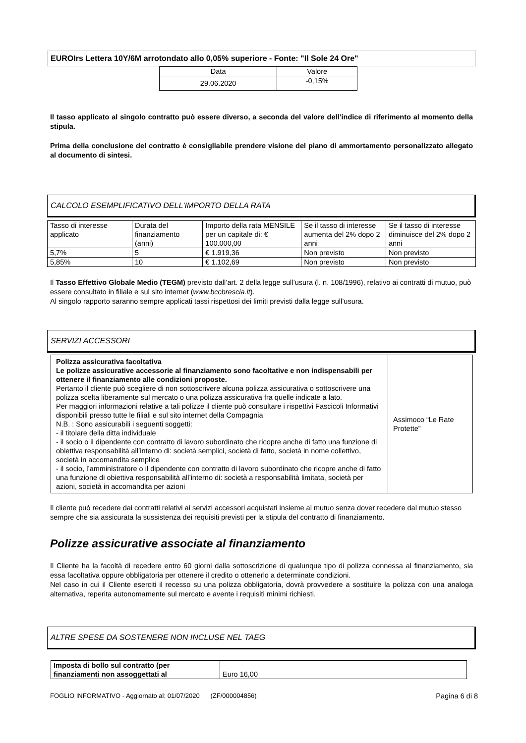EUROIrs Lettera 10Y/6M arrotondato allo 0,05% superiore - Fonte: "Il Sole 24 Ore"
| Data | Valore |
| --- | --- |
| 29.06.2020 | -0,15% |
Il tasso applicato al singolo contratto può essere diverso, a seconda del valore dell’indice di riferimento al momento della stipula.
Prima della conclusione del contratto è consigliabile prendere visione del piano di ammortamento personalizzato allegato al documento di sintesi.
CALCOLO ESEMPLIFICATIVO DELL'IMPORTO DELLA RATA
| Tasso di interesse applicato | Durata del finanziamento (anni) | Importo della rata MENSILE per un capitale di: € 100.000,00 | Se il tasso di interesse aumenta del 2% dopo 2 anni | Se il tasso di interesse diminuisce del 2% dopo 2 anni |
| --- | --- | --- | --- | --- |
| 5,7% | 5 | € 1.919,36 | Non previsto | Non previsto |
| 5,85% | 10 | € 1.102,69 | Non previsto | Non previsto |
Il Tasso Effettivo Globale Medio (TEGM) previsto dall’art. 2 della legge sull’usura (l. n. 108/1996), relativo ai contratti di mutuo, può essere consultato in filiale e sul sito internet (www.bccbrescia.it).
Al singolo rapporto saranno sempre applicati tassi rispettosi dei limiti previsti dalla legge sull’usura.
SERVIZI ACCESSORI
| Polizza assicurativa facoltativa Le polizze assicurative accessorie al finanziamento sono facoltative e non indispensabili per ottenere il finanziamento alle condizioni proposte. Pertanto il cliente può scegliere di non sottoscrivere alcuna polizza assicurativa o sottoscrivere una polizza scelta liberamente sul mercato o una polizza assicurativa fra quelle indicate a lato. Per maggiori informazioni relative a tali polizze il cliente può consultare i rispettivi Fascicoli Informativi disponibili presso tutte le filiali e sul sito internet della Compagnia N.B. : Sono assicurabili i seguenti soggetti: - il titolare della ditta individuale - il socio o il dipendente con contratto di lavoro subordinato che ricopre anche di fatto una funzione di obiettiva responsabilità all’interno di: società semplici, società di fatto, società in nome collettivo, società in accomandita semplice - il socio, l’amministratore o il dipendente con contratto di lavoro subordinato che ricopre anche di fatto una funzione di obiettiva responsabilità all’interno di: società a responsabilità limitata, società per azioni, società in accomandita per azioni | Assimoco “Le Rate Protette” |
Il cliente può recedere dai contratti relativi ai servizi accessori acquistati insieme al mutuo senza dover recedere dal mutuo stesso sempre che sia assicurata la sussistenza dei requisiti previsti per la stipula del contratto di finanziamento.
Polizze assicurative associate al finanziamento
Il Cliente ha la facoltà di recedere entro 60 giorni dalla sottoscrizione di qualunque tipo di polizza connessa al finanziamento, sia essa facoltativa oppure obbligatoria per ottenere il credito o ottenerlo a determinate condizioni.
Nel caso in cui il Cliente eserciti il recesso su una polizza obbligatoria, dovrà provvedere a sostituire la polizza con una analoga alternativa, reperita autonomamente sul mercato e avente i requisiti minimi richiesti.
ALTRE SPESE DA SOSTENERE NON INCLUSE NEL TAEG
| Imposta di bollo sul contratto (per finanziamenti non assoggettati al | Euro 16,00 |
FOGLIO INFORMATIVO - Aggiornato al: 01/07/2020 (ZF/000004856) Pagina 6 di 8